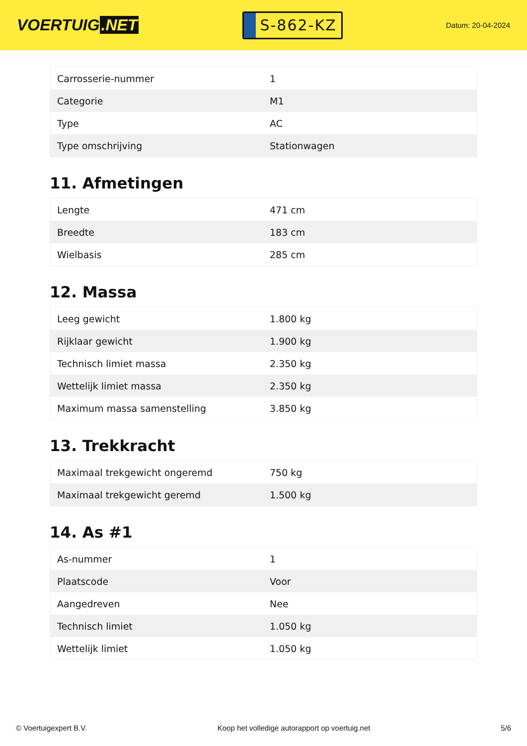VOERTUIG.NET
S-862-KZ
Datum: 20-04-2024
| Carrosserie-nummer | 1 |
| Categorie | M1 |
| Type | AC |
| Type omschrijving | Stationwagen |
11. Afmetingen
| Lengte | 471 cm |
| Breedte | 183 cm |
| Wielbasis | 285 cm |
12. Massa
| Leeg gewicht | 1.800 kg |
| Rijklaar gewicht | 1.900 kg |
| Technisch limiet massa | 2.350 kg |
| Wettelijk limiet massa | 2.350 kg |
| Maximum massa samenstelling | 3.850 kg |
13. Trekkracht
| Maximaal trekgewicht ongeremd | 750 kg |
| Maximaal trekgewicht geremd | 1.500 kg |
14. As #1
| As-nummer | 1 |
| Plaatscode | Voor |
| Aangedreven | Nee |
| Technisch limiet | 1.050 kg |
| Wettelijk limiet | 1.050 kg |
© Voertuigexpert B.V. Koop het volledige autorapport op voertuig.net 5/6